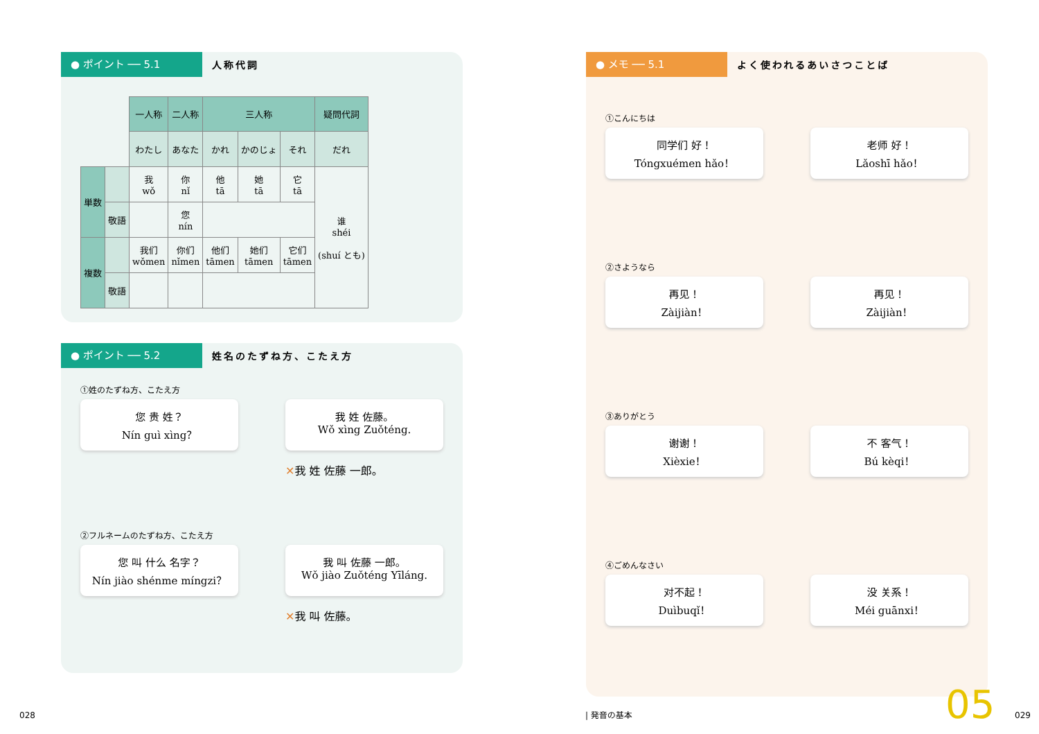● ポイント ── 5.1
人称代詞
| | | 一人称 | 二人称 | 三人称 | | | 疑問代詞 |
| | | わたし | あなた | かれ | かのじょ | それ | だれ |
| 単数 | | 我 wǒ | 你 nǐ | 他 tā | 她 tā | 它 tā | 谁 shéi (shuí とも) |
| | 敬語 | | 您 nín | | | | |
| 複数 | | 我们 wǒmen | 你们 nǐmen | 他们 tāmen | 她们 tāmen | 它们 tāmen | |
| | 敬語 | | | | | | |
● ポイント ── 5.2
姓名のたずね方、こたえ方
①姓のたずね方、こたえ方
您 贵 姓？
Nín guì xìng？
我 姓 佐藤。
Wǒ xìng Zuǒténg.
✕我 姓 佐藤 一郎。
②フルネームのたずね方、こたえ方
您 叫 什么 名字？
Nín jiào shénme míngzi？
我 叫 佐藤 一郎。
Wǒ jiào Zuǒténg Yīláng.
✕我 叫 佐藤。
● メモ ── 5.1
よく使われるあいさつことば
①こんにちは
同学们 好！
Tóngxuémen hǎo！
老师 好！
Lǎoshī hǎo！
②さようなら
再见！
Zàijiàn！
再见！
Zàijiàn！
③ありがとう
谢谢！
Xièxie！
不 客气！
Bú kèqi！
④ごめんなさい
对不起！
Duìbuqǐ！
没 关系！
Méi guānxi！
028 | 発音の基本 05 029